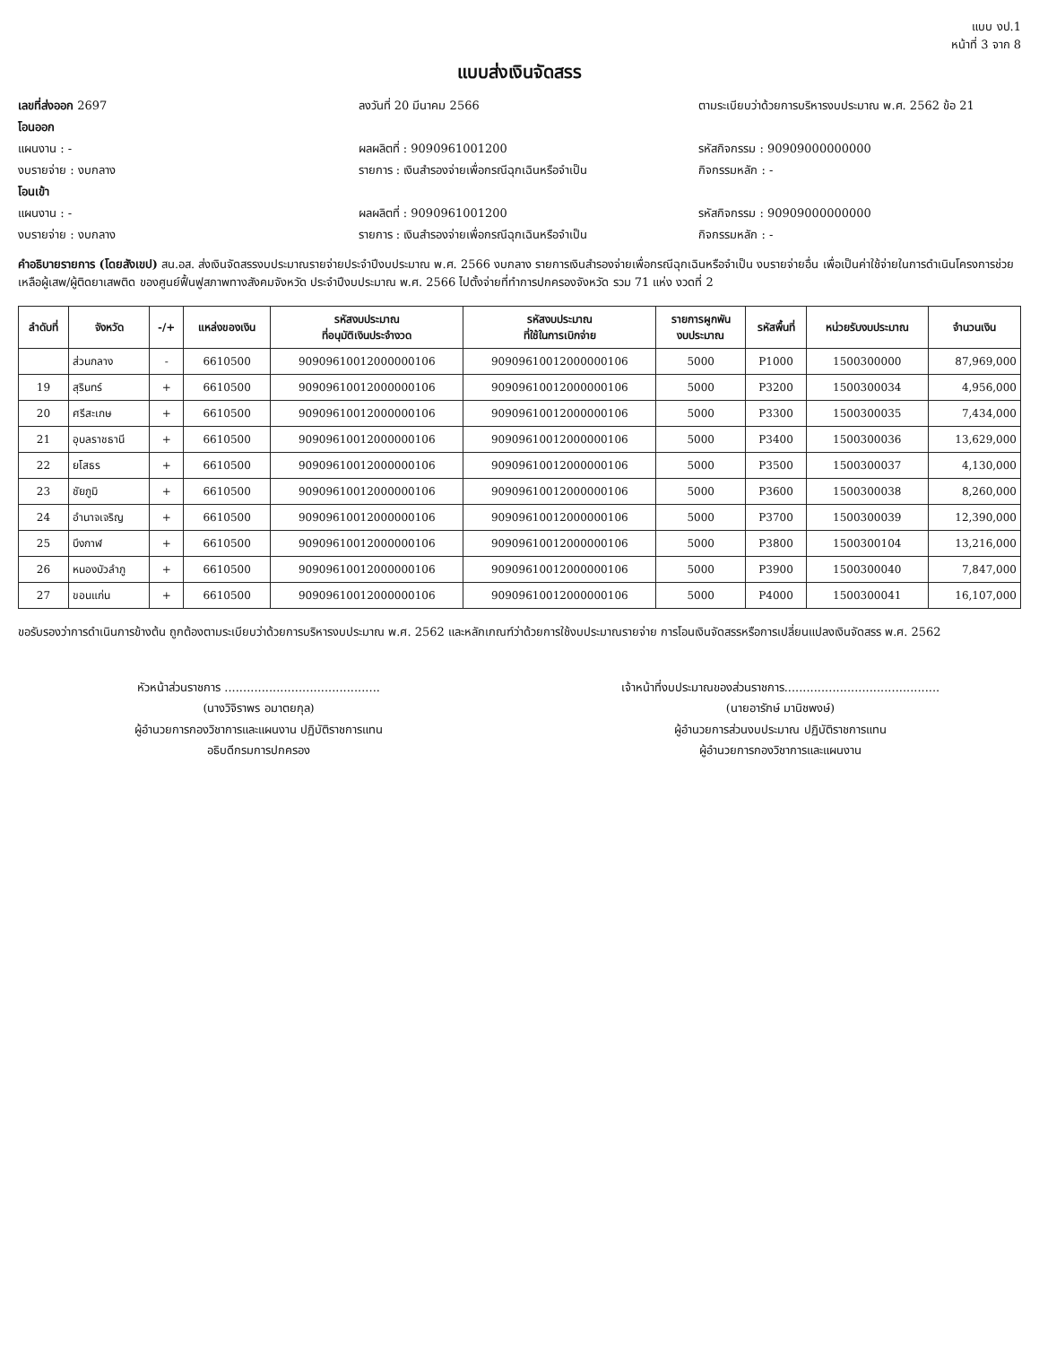แบบ งป.1
หน้าที่ 3 จาก 8
แบบส่งเงินจัดสรร
เลขที่ส่งออก 2697 ลงวันที่ 20 มีนาคม 2566 ตามระเบียบว่าด้วยการบริหารงบประมาณ พ.ศ. 2562 ข้อ 21
โอนออก
แผนงาน : - ผลผลิตที่ : 9090961001200 รหัสกิจกรรม : 90909000000000
งบรายจ่าย : งบกลาง รายการ : เงินสำรองจ่ายเพื่อกรณีฉุกเฉินหรือจำเป็น
กิจกรรมหลัก : -
โอนเข้า
แผนงาน : - ผลผลิตที่ : 9090961001200 รหัสกิจกรรม : 90909000000000
งบรายจ่าย : งบกลาง รายการ : เงินสำรองจ่ายเพื่อกรณีฉุกเฉินหรือจำเป็น
กิจกรรมหลัก : -
คำอธิบายรายการ (โดยสังเขป) สน.อส. ส่งเงินจัดสรรงบประมาณรายจ่ายประจำปีงบประมาณ พ.ศ. 2566 งบกลาง รายการเงินสำรองจ่ายเพื่อกรณีฉุกเฉินหรือจำเป็น งบรายจ่ายอื่น เพื่อเป็นค่าใช้จ่ายในการดำเนินโครงการช่วยเหลือผู้เสพ/ผู้ติดยาเสพติด ของศูนย์ฟื้นฟูสภาพทางสังคมจังหวัด ประจำปีงบประมาณ พ.ศ. 2566 ไปตั้งจ่ายที่ทำการปกครองจังหวัด รวม 71 แห่ง งวดที่ 2
| ลำดับที่ | จังหวัด | -/+ | แหล่งของเงิน | รหัสงบประมาณ ที่อนุมัติเงินประจำงวด | รหัสงบประมาณ ที่ใช้ในการเบิกจ่าย | รายการผูกพัน งบประมาณ | รหัสพื้นที่ | หน่วยรับงบประมาณ | จำนวนเงิน |
| --- | --- | --- | --- | --- | --- | --- | --- | --- | --- |
| | ส่วนกลาง | - | 6610500 | 90909610012000000106 | 90909610012000000106 | 5000 | P1000 | 1500300000 | 87,969,000 |
| 19 | สุรินทร์ | + | 6610500 | 90909610012000000106 | 90909610012000000106 | 5000 | P3200 | 1500300034 | 4,956,000 |
| 20 | ศรีสะเกษ | + | 6610500 | 90909610012000000106 | 90909610012000000106 | 5000 | P3300 | 1500300035 | 7,434,000 |
| 21 | อุบลราชธานี | + | 6610500 | 90909610012000000106 | 90909610012000000106 | 5000 | P3400 | 1500300036 | 13,629,000 |
| 22 | ยโสธร | + | 6610500 | 90909610012000000106 | 90909610012000000106 | 5000 | P3500 | 1500300037 | 4,130,000 |
| 23 | ชัยภูมิ | + | 6610500 | 90909610012000000106 | 90909610012000000106 | 5000 | P3600 | 1500300038 | 8,260,000 |
| 24 | อำนาจเจริญ | + | 6610500 | 90909610012000000106 | 90909610012000000106 | 5000 | P3700 | 1500300039 | 12,390,000 |
| 25 | บึงกาฬ | + | 6610500 | 90909610012000000106 | 90909610012000000106 | 5000 | P3800 | 1500300104 | 13,216,000 |
| 26 | หนองบัวลำภู | + | 6610500 | 90909610012000000106 | 90909610012000000106 | 5000 | P3900 | 1500300040 | 7,847,000 |
| 27 | ขอนแก่น | + | 6610500 | 90909610012000000106 | 90909610012000000106 | 5000 | P4000 | 1500300041 | 16,107,000 |
ขอรับรองว่าการดำเนินการข้างต้น ถูกต้องตามระเบียบว่าด้วยการบริหารงบประมาณ พ.ศ. 2562 และหลักเกณฑ์ว่าด้วยการใช้งบประมาณรายจ่าย การโอนเงินจัดสรรหรือการเปลี่ยนแปลงเงินจัดสรร พ.ศ. 2562
หัวหน้าส่วนราชการ ..........................................
(นางวิจิราพร อมาตยกุล)
ผู้อำนวยการกองวิชาการและแผนงาน ปฏิบัติราชการแทน
อธิบดีกรมการปกครอง
เจ้าหน้าที่งบประมาณของส่วนราชการ..........................................
(นายอารักษ์ มานิชพงษ์)
ผู้อำนวยการส่วนงบประมาณ ปฏิบัติราชการแทน
ผู้อำนวยการกองวิชาการและแผนงาน